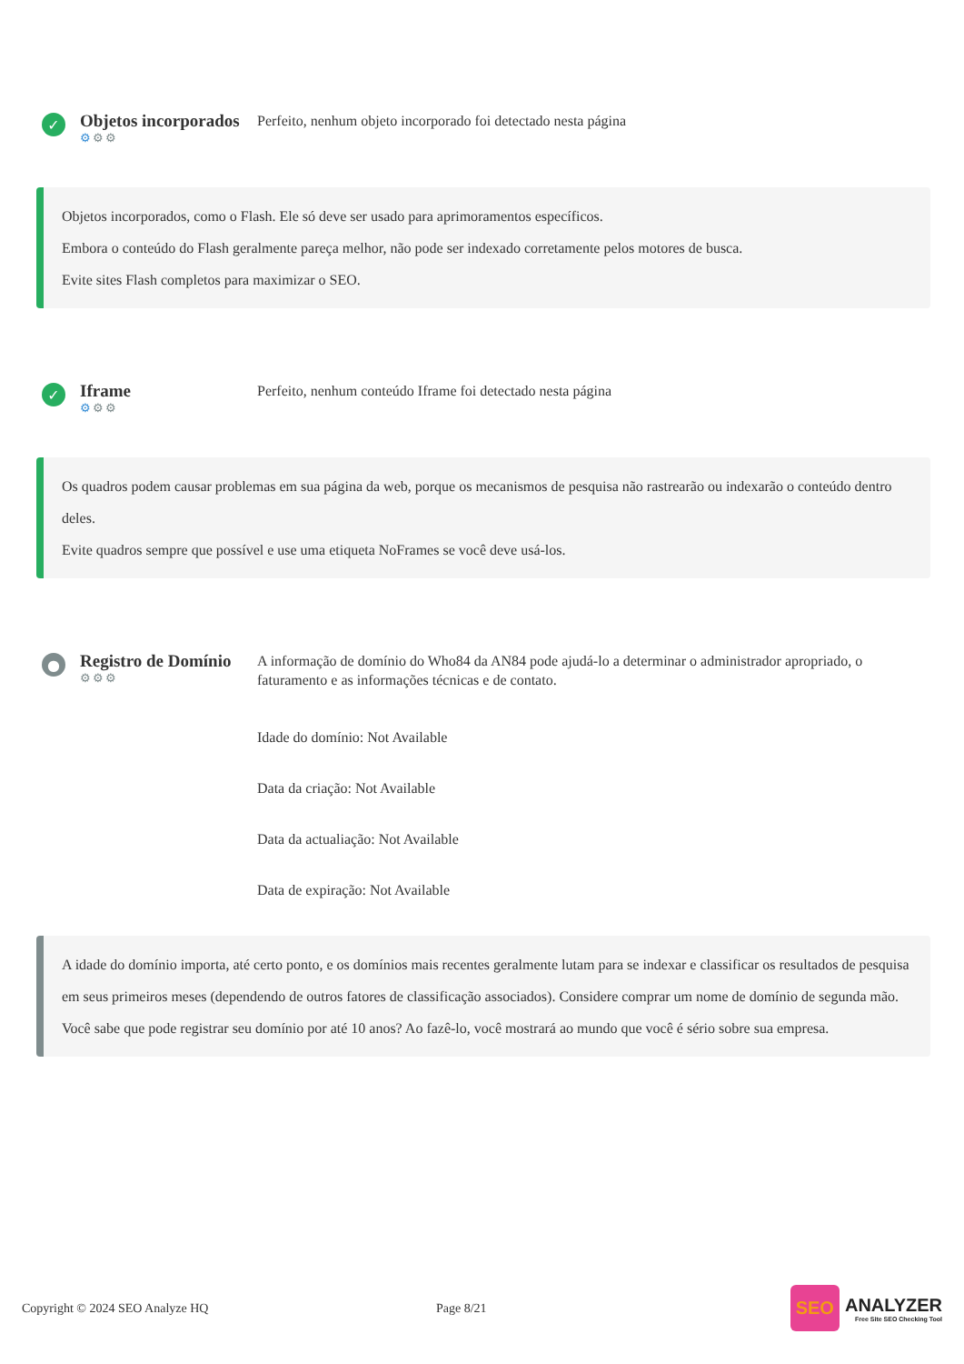✓
Objetos incorporados
⚙⚙⚙
Perfeito, nenhum objeto incorporado foi detectado nesta página
Objetos incorporados, como o Flash. Ele só deve ser usado para aprimoramentos específicos.
Embora o conteúdo do Flash geralmente pareça melhor, não pode ser indexado corretamente pelos motores de busca.
Evite sites Flash completos para maximizar o SEO.
✓
Iframe
⚙⚙⚙
Perfeito, nenhum conteúdo Iframe foi detectado nesta página
Os quadros podem causar problemas em sua página da web, porque os mecanismos de pesquisa não rastrearão ou indexarão o conteúdo dentro deles.
Evite quadros sempre que possível e use uma etiqueta NoFrames se você deve usá-los.
●
Registro de Domínio
⚙⚙⚙
A informação de domínio do Who84 da AN84 pode ajudá-lo a determinar o administrador apropriado, o faturamento e as informações técnicas e de contato.
Idade do domínio: Not Available
Data da criação: Not Available
Data da actualiação: Not Available
Data de expiração: Not Available
A idade do domínio importa, até certo ponto, e os domínios mais recentes geralmente lutam para se indexar e classificar os resultados de pesquisa em seus primeiros meses (dependendo de outros fatores de classificação associados). Considere comprar um nome de domínio de segunda mão.
Você sabe que pode registrar seu domínio por até 10 anos? Ao fazê-lo, você mostrará ao mundo que você é sério sobre sua empresa.
Copyright © 2024 SEO Analyze HQ Page 8/21
SEO
ANALYZER
Free Site SEO Checking Tool